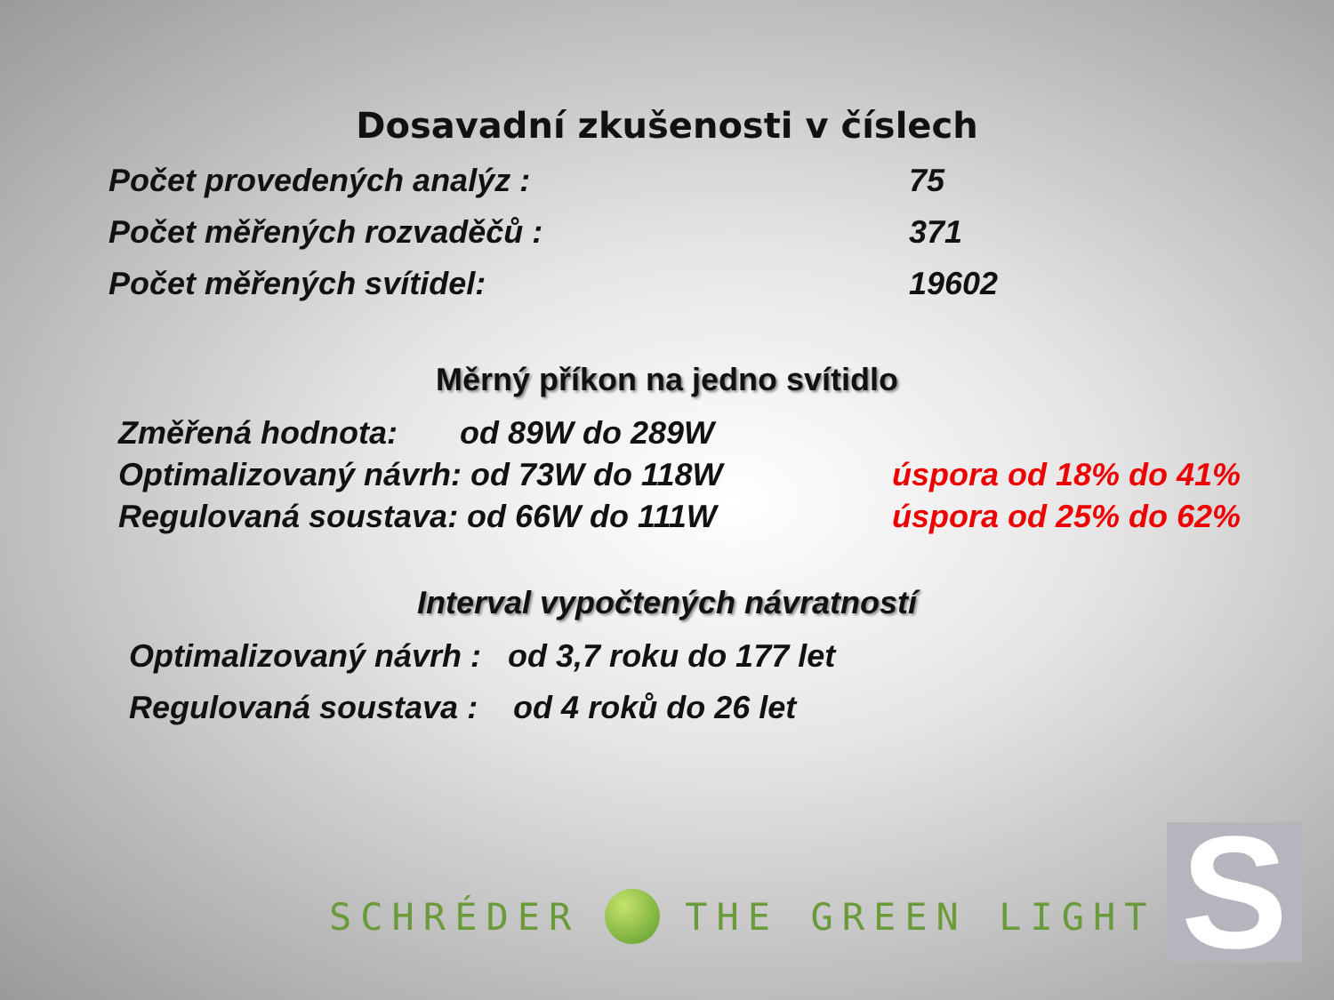Dosavadní zkušenosti v číslech
Počet provedených analýz : 75
Počet měřených rozvaděčů : 371
Počet měřených svítidel: 19602
Měrný příkon na jedno svítidlo
Změřená hodnota: od 89W do 289W
Optimalizovaný návrh: od 73W do 118W úspora od 18% do 41%
Regulovaná soustava: od 66W do 111W úspora od 25% do 62%
Interval vypočtených návratností
Optimalizovaný návrh : od 3,7 roku do 177 let
Regulovaná soustava : od 4 roků do 26 let
SCHRÉDER THE GREEN LIGHT S